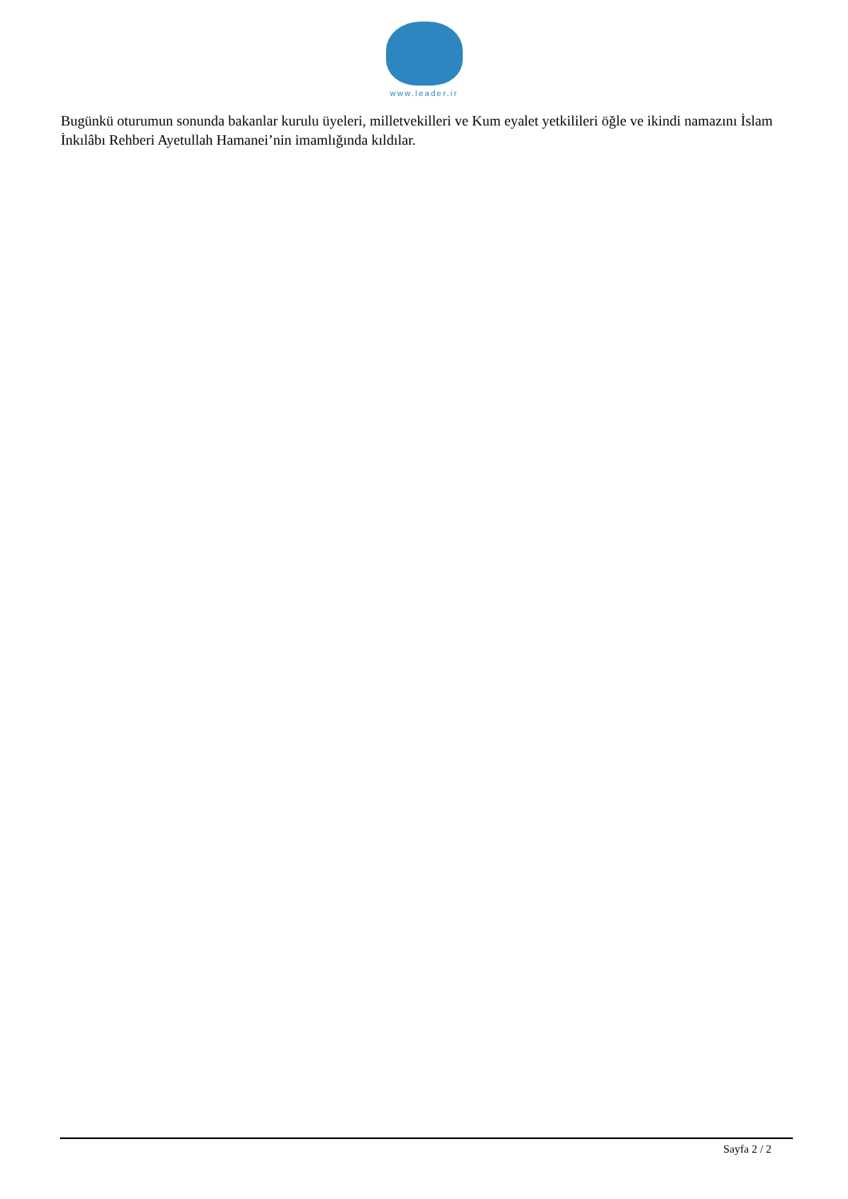www.leader.ir
Bugünkü oturumun sonunda bakanlar kurulu üyeleri, milletvekilleri ve Kum eyalet yetkilileri öğle ve ikindi namazını İslam İnkılâbı Rehberi Ayetullah Hamanei’nin imamlığında kıldılar.
Sayfa 2 / 2